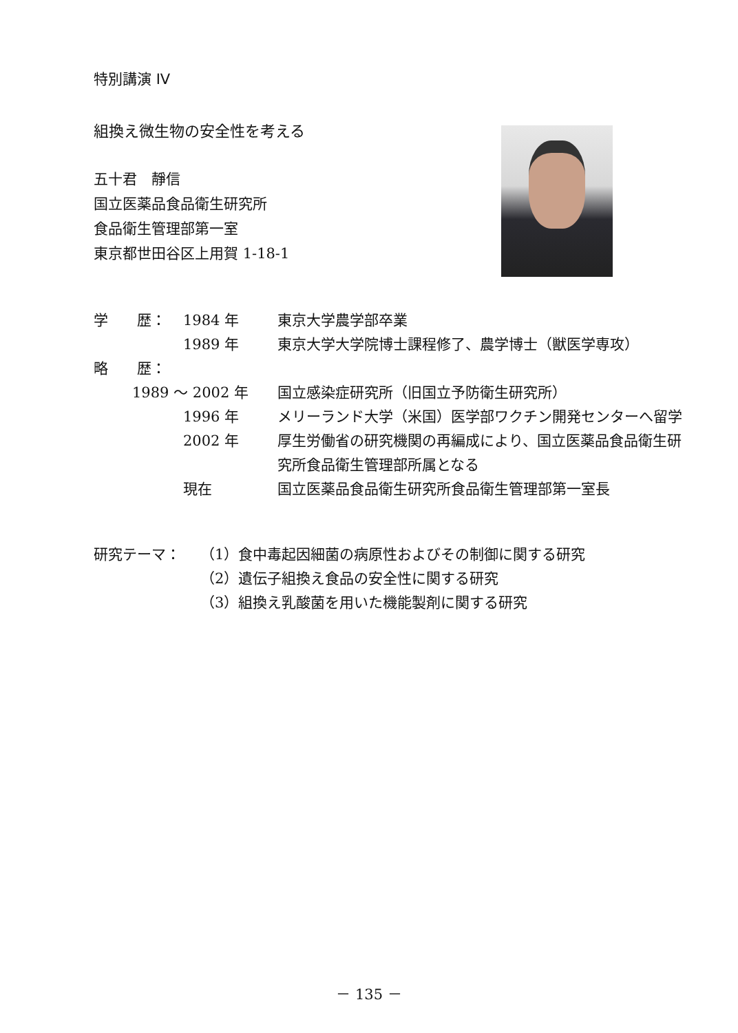特別講演 IV
組換え微生物の安全性を考える
五十君　靜信
国立医薬品食品衛生研究所
食品衛生管理部第一室
東京都世田谷区上用賀 1-18-1
学　　歴： 1984 年 東京大学農学部卒業
1989 年 東京大学大学院博士課程修了、農学博士（獣医学専攻）
略　　歴：
1989 ～ 2002 年 国立感染症研究所（旧国立予防衛生研究所）
1996 年 メリーランド大学（米国）医学部ワクチン開発センターへ留学
2002 年 厚生労働省の研究機関の再編成により、国立医薬品食品衛生研究所食品衛生管理部所属となる
現在 国立医薬品食品衛生研究所食品衛生管理部第一室長
研究テーマ： （1）食中毒起因細菌の病原性およびその制御に関する研究
（2）遺伝子組換え食品の安全性に関する研究
（3）組換え乳酸菌を用いた機能製剤に関する研究
－ 135 －